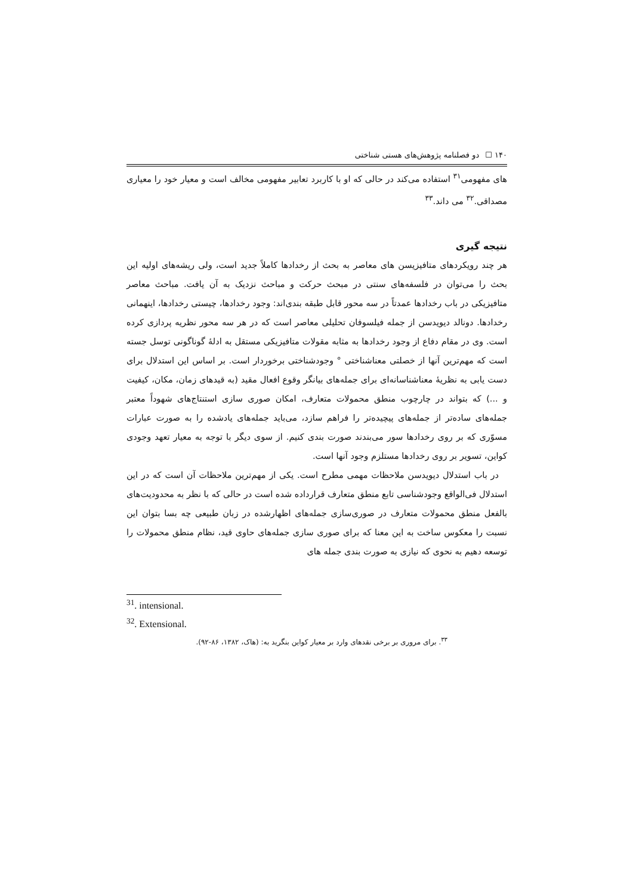۱۴۰ ☐ دو فصلنامه پژوهش‌های هستی شناختی
های مفهومی<sup>۳۱</sup> استفاده می‌کند در حالی که او با کاربرد تعابیر مفهومی مخالف است و معیار خود را معیاری مصداقی.<sup>۳۲</sup> می داند.<sup>۳۳</sup>
نتیجه گیری
هر چند رویکردهای متافیزیسن های معاصر به بحث از رخدادها کاملاً جدید است، ولی ریشه‌های اولیه این بحث را می‌توان در فلسفه‌های سنتی در مبحث حرکت و مباحث نزدیک به آن یافت. مباحث معاصر متافیزیکی در باب رخدادها عمدتاً در سه محور قابل طبقه بندی‌اند: وجود رخدادها، چیستی رخدادها، اینهمانی رخدادها. دونالد دیویدسن از جمله فیلسوفان تحلیلی معاصر است که در هر سه محور نظریه پردازی کرده است. وی در مقام دفاع از وجود رخدادها به مثابه مقولات متافیزیکی مستقل به ادلهٔ گوناگونی توسل جسته است که مهم‌ترین آنها از خصلتی معناشناختی ° وجودشناختی برخوردار است. بر اساس این استدلال برای دست یابی به نظریهٔ معناشناسانه‌ای برای جمله‌های بیانگر وقوع افعال مقید (به قیدهای زمان، مکان، کیفیت و ...) که بتواند در چارچوب منطق محمولات متعارف، امکان صوری سازی استنتاج‌های شهوداً معتبر جمله‌های ساده‌تر از جمله‌های پیچیده‌تر را فراهم سازد، می‌باید جمله‌های یادشده را به صورت عبارات مسوّری که بر روی رخدادها سور می‌بندند صورت بندی کنیم. از سوی دیگر با توجه به معیار تعهد وجودی کواین، تسویر بر روی رخدادها مستلزم وجود آنها است.
در باب استدلال دیویدسن ملاحظات مهمی مطرح است. یکی از مهم‌ترین ملاحظات آن است که در این استدلال فی‌الواقع وجودشناسی تابع منطق متعارف قرارداده شده است در حالی که با نظر به محدودیت‌های بالفعل منطق محمولات متعارف در صوری‌سازی جمله‌های اظهارشده در زبان طبیعی چه بسا بتوان این نسبت را معکوس ساخت به این معنا که برای صوری سازی جمله‌های حاوی قید، نظام منطق محمولات را توسعه دهیم به نحوی که نیازی به صورت بندی جمله های
<sup>31</sup>. intensional.
<sup>32</sup>. Extensional.
<sup>۳۳</sup>. برای مروری بر برخی نقدهای وارد بر معیار کواین بنگرید به: (هاک، ۱۳۸۲، ۸۶-۹۲).